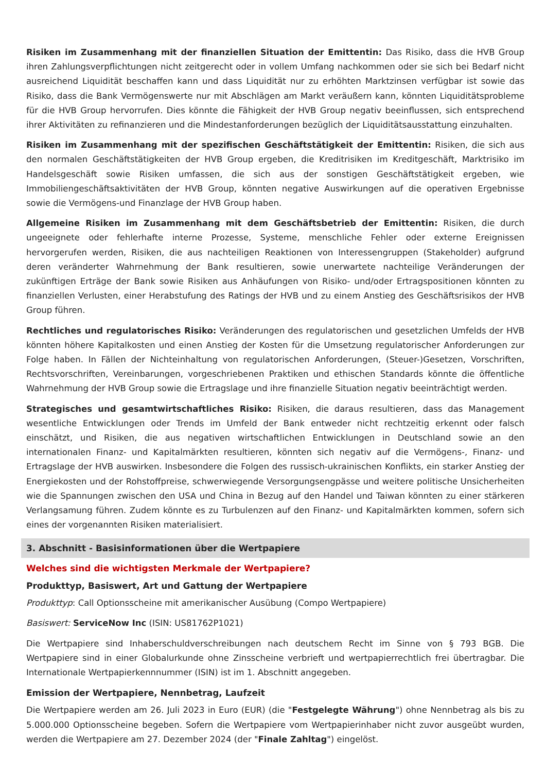Risiken im Zusammenhang mit der finanziellen Situation der Emittentin: Das Risiko, dass die HVB Group ihren Zahlungsverpflichtungen nicht zeitgerecht oder in vollem Umfang nachkommen oder sie sich bei Bedarf nicht ausreichend Liquidität beschaffen kann und dass Liquidität nur zu erhöhten Marktzinsen verfügbar ist sowie das Risiko, dass die Bank Vermögenswerte nur mit Abschlägen am Markt veräußern kann, könnten Liquiditätsprobleme für die HVB Group hervorrufen. Dies könnte die Fähigkeit der HVB Group negativ beeinflussen, sich entsprechend ihrer Aktivitäten zu refinanzieren und die Mindestanforderungen bezüglich der Liquiditätsausstattung einzuhalten.
Risiken im Zusammenhang mit der spezifischen Geschäftstätigkeit der Emittentin: Risiken, die sich aus den normalen Geschäftstätigkeiten der HVB Group ergeben, die Kreditrisiken im Kreditgeschäft, Marktrisiko im Handelsgeschäft sowie Risiken umfassen, die sich aus der sonstigen Geschäftstätigkeit ergeben, wie Immobiliengeschäftsaktivitäten der HVB Group, könnten negative Auswirkungen auf die operativen Ergebnisse sowie die Vermögens-und Finanzlage der HVB Group haben.
Allgemeine Risiken im Zusammenhang mit dem Geschäftsbetrieb der Emittentin: Risiken, die durch ungeeignete oder fehlerhafte interne Prozesse, Systeme, menschliche Fehler oder externe Ereignissen hervorgerufen werden, Risiken, die aus nachteiligen Reaktionen von Interessengruppen (Stakeholder) aufgrund deren veränderter Wahrnehmung der Bank resultieren, sowie unerwartete nachteilige Veränderungen der zukünftigen Erträge der Bank sowie Risiken aus Anhäufungen von Risiko- und/oder Ertragspositionen könnten zu finanziellen Verlusten, einer Herabstufung des Ratings der HVB und zu einem Anstieg des Geschäftsrisikos der HVB Group führen.
Rechtliches und regulatorisches Risiko: Veränderungen des regulatorischen und gesetzlichen Umfelds der HVB könnten höhere Kapitalkosten und einen Anstieg der Kosten für die Umsetzung regulatorischer Anforderungen zur Folge haben. In Fällen der Nichteinhaltung von regulatorischen Anforderungen, (Steuer-)Gesetzen, Vorschriften, Rechtsvorschriften, Vereinbarungen, vorgeschriebenen Praktiken und ethischen Standards könnte die öffentliche Wahrnehmung der HVB Group sowie die Ertragslage und ihre finanzielle Situation negativ beeinträchtigt werden.
Strategisches und gesamtwirtschaftliches Risiko: Risiken, die daraus resultieren, dass das Management wesentliche Entwicklungen oder Trends im Umfeld der Bank entweder nicht rechtzeitig erkennt oder falsch einschätzt, und Risiken, die aus negativen wirtschaftlichen Entwicklungen in Deutschland sowie an den internationalen Finanz- und Kapitalmärkten resultieren, könnten sich negativ auf die Vermögens-, Finanz- und Ertragslage der HVB auswirken. Insbesondere die Folgen des russisch-ukrainischen Konflikts, ein starker Anstieg der Energiekosten und der Rohstoffpreise, schwerwiegende Versorgungsengpässe und weitere politische Unsicherheiten wie die Spannungen zwischen den USA und China in Bezug auf den Handel und Taiwan könnten zu einer stärkeren Verlangsamung führen. Zudem könnte es zu Turbulenzen auf den Finanz- und Kapitalmärkten kommen, sofern sich eines der vorgenannten Risiken materialisiert.
3. Abschnitt - Basisinformationen über die Wertpapiere
Welches sind die wichtigsten Merkmale der Wertpapiere?
Produkttyp, Basiswert, Art und Gattung der Wertpapiere
Produkttyp: Call Optionsscheine mit amerikanischer Ausübung (Compo Wertpapiere)
Basiswert: ServiceNow Inc (ISIN: US81762P1021)
Die Wertpapiere sind Inhaberschuldverschreibungen nach deutschem Recht im Sinne von § 793 BGB. Die Wertpapiere sind in einer Globalurkunde ohne Zinsscheine verbrieft und wertpapierrechtlich frei übertragbar. Die Internationale Wertpapierkennnummer (ISIN) ist im 1. Abschnitt angegeben.
Emission der Wertpapiere, Nennbetrag, Laufzeit
Die Wertpapiere werden am 26. Juli 2023 in Euro (EUR) (die "Festgelegte Währung") ohne Nennbetrag als bis zu 5.000.000 Optionsscheine begeben. Sofern die Wertpapiere vom Wertpapierinhaber nicht zuvor ausgeübt wurden, werden die Wertpapiere am 27. Dezember 2024 (der "Finale Zahltag") eingelöst.